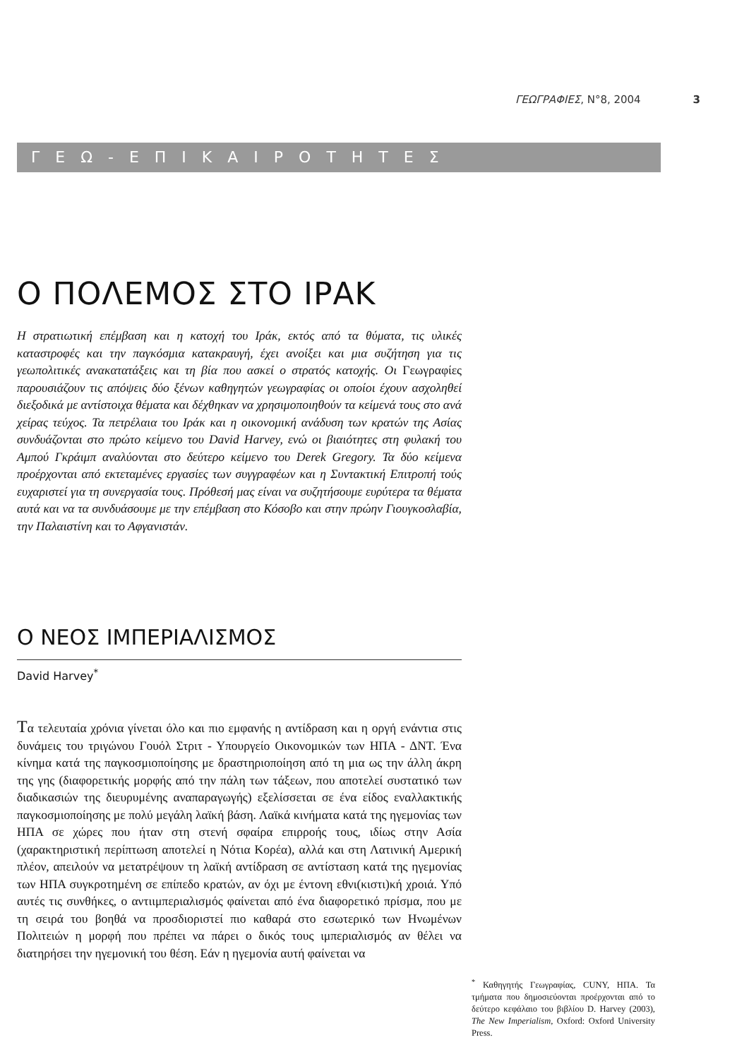ΓΕΩΓΡΑΦΙΕΣ, Ν°8, 2004 3
ΓΕΩ-ΕΠΙΚΑΙΡΟΤΗΤΕΣ
Ο ΠΟΛΕΜΟΣ ΣΤΟ ΙΡΑΚ
Η στρατιωτική επέμβαση και η κατοχή του Ιράκ, εκτός από τα θύματα, τις υλικές καταστροφές και την παγκόσμια κατακραυγή, έχει ανοίξει και μια συζήτηση για τις γεωπολιτικές ανακατατάξεις και τη βία που ασκεί ο στρατός κατοχής. Οι Γεωγραφίες παρουσιάζουν τις απόψεις δύο ξένων καθηγητών γεωγραφίας οι οποίοι έχουν ασχοληθεί διεξοδικά με αντίστοιχα θέματα και δέχθηκαν να χρησιμοποιηθούν τα κείμενά τους στο ανά χείρας τεύχος. Τα πετρέλαια του Ιράκ και η οικονομική ανάδυση των κρατών της Ασίας συνδυάζονται στο πρώτο κείμενο του David Harvey, ενώ οι βιαιότητες στη φυλακή του Αμπού Γκράιμπ αναλύονται στο δεύτερο κείμενο του Derek Gregory. Τα δύο κείμενα προέρχονται από εκτεταμένες εργασίες των συγγραφέων και η Συντακτική Επιτροπή τούς ευχαριστεί για τη συνεργασία τους. Πρόθεσή μας είναι να συζητήσουμε ευρύτερα τα θέματα αυτά και να τα συνδυάσουμε με την επέμβαση στο Κόσοβο και στην πρώην Γιουγκοσλαβία, την Παλαιστίνη και το Αφγανιστάν.
Ο ΝΕΟΣ ΙΜΠΕΡΙΑΛΙΣΜΟΣ
David Harvey<sup>*</sup>
Τα τελευταία χρόνια γίνεται όλο και πιο εμφανής η αντίδραση και η οργή ενάντια στις δυνάμεις του τριγώνου Γουόλ Στριτ - Υπουργείο Οικονομικών των ΗΠΑ - ΔΝΤ. Ένα κίνημα κατά της παγκοσμιοποίησης με δραστηριοποίηση από τη μια ως την άλλη άκρη της γης (διαφορετικής μορφής από την πάλη των τάξεων, που αποτελεί συστατικό των διαδικασιών της διευρυμένης αναπαραγωγής) εξελίσσεται σε ένα είδος εναλλακτικής παγκοσμιοποίησης με πολύ μεγάλη λαϊκή βάση. Λαϊκά κινήματα κατά της ηγεμονίας των ΗΠΑ σε χώρες που ήταν στη στενή σφαίρα επιρροής τους, ιδίως στην Ασία (χαρακτηριστική περίπτωση αποτελεί η Νότια Κορέα), αλλά και στη Λατινική Αμερική πλέον, απειλούν να μετατρέψουν τη λαϊκή αντίδραση σε αντίσταση κατά της ηγεμονίας των ΗΠΑ συγκροτημένη σε επίπεδο κρατών, αν όχι με έντονη εθνι(κιστι)κή χροιά. Υπό αυτές τις συνθήκες, ο αντιιμπεριαλισμός φαίνεται από ένα διαφορετικό πρίσμα, που με τη σειρά του βοηθά να προσδιοριστεί πιο καθαρά στο εσωτερικό των Ηνωμένων Πολιτειών η μορφή που πρέπει να πάρει ο δικός τους ιμπεριαλισμός αν θέλει να διατηρήσει την ηγεμονική του θέση. Εάν η ηγεμονία αυτή φαίνεται να
<sup>*</sup> Καθηγητής Γεωγραφίας, CUNY, ΗΠΑ. Τα τμήματα που δημοσιεύονται προέρχονται από το δεύτερο κεφάλαιο του βιβλίου D. Harvey (2003), The New Imperialism, Oxford: Oxford University Press.